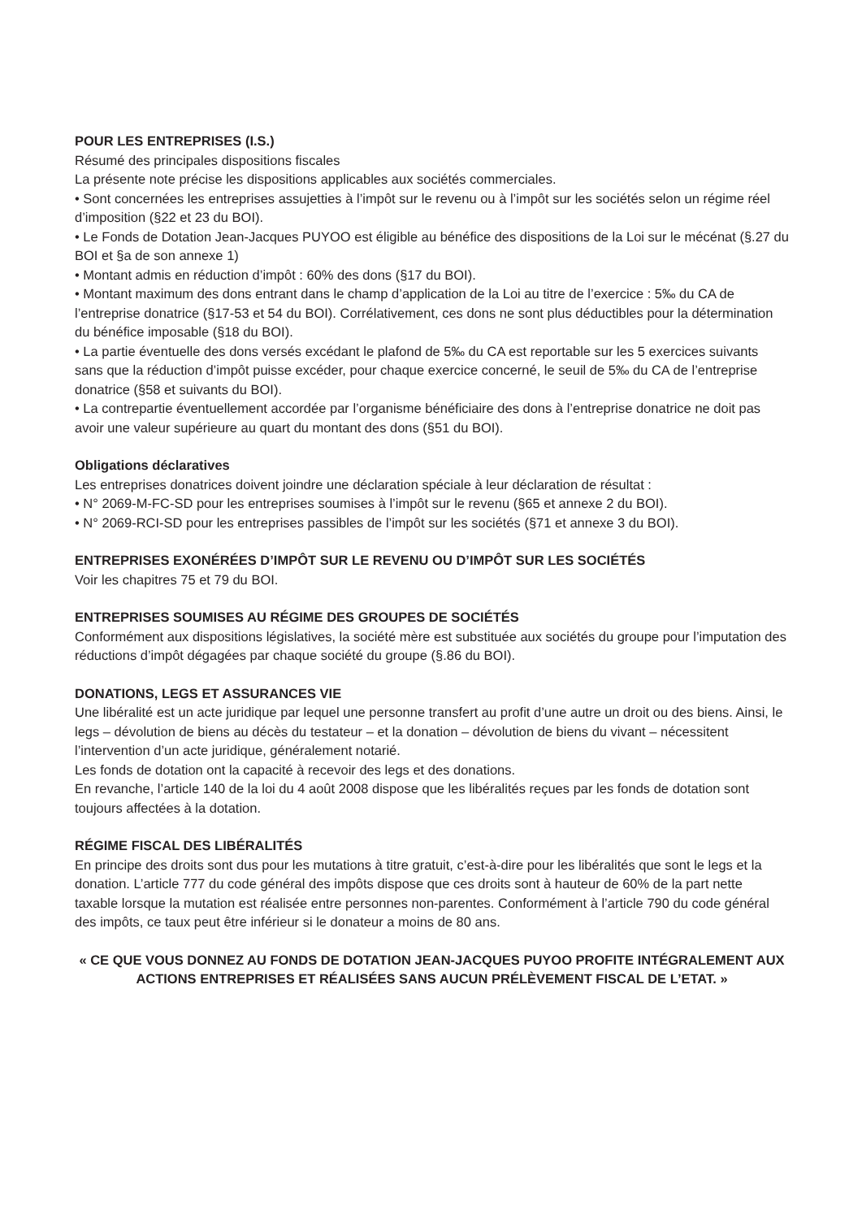POUR LES ENTREPRISES (I.S.)
Résumé des principales dispositions fiscales
La présente note précise les dispositions applicables aux sociétés commerciales.
• Sont concernées les entreprises assujetties à l’impôt sur le revenu ou à l’impôt sur les sociétés selon un régime réel d’imposition (§22 et 23 du BOI).
• Le Fonds de Dotation Jean-Jacques PUYOO est éligible au bénéfice des dispositions de la Loi sur le mécénat (§.27 du BOI et §a de son annexe 1)
• Montant admis en réduction d’impôt : 60% des dons (§17 du BOI).
• Montant maximum des dons entrant dans le champ d’application de la Loi au titre de l’exercice : 5‰ du CA de l’entreprise donatrice (§17-53 et 54 du BOI). Corrélativement, ces dons ne sont plus déductibles pour la détermination du bénéfice imposable (§18 du BOI).
• La partie éventuelle des dons versés excédant le plafond de 5‰ du CA est reportable sur les 5 exercices suivants sans que la réduction d’impôt puisse excéder, pour chaque exercice concerné, le seuil de 5‰ du CA de l’entreprise donatrice (§58 et suivants du BOI).
• La contrepartie éventuellement accordée par l’organisme bénéficiaire des dons à l’entreprise donatrice ne doit pas avoir une valeur supérieure au quart du montant des dons (§51 du BOI).
Obligations déclaratives
Les entreprises donatrices doivent joindre une déclaration spéciale à leur déclaration de résultat :
• N° 2069-M-FC-SD pour les entreprises soumises à l’impôt sur le revenu (§65 et annexe 2 du BOI).
• N° 2069-RCI-SD pour les entreprises passibles de l’impôt sur les sociétés (§71 et annexe 3 du BOI).
ENTREPRISES EXONÉRÉES D’IMPÔT SUR LE REVENU OU D’IMPÔT SUR LES SOCIÉTÉS
Voir les chapitres 75 et 79 du BOI.
ENTREPRISES SOUMISES AU RÉGIME DES GROUPES DE SOCIÉTÉS
Conformément aux dispositions législatives, la société mère est substituée aux sociétés du groupe pour l’imputation des réductions d’impôt dégagées par chaque société du groupe (§.86 du BOI).
DONATIONS, LEGS ET ASSURANCES VIE
Une libéralité est un acte juridique par lequel une personne transfert au profit d’une autre un droit ou des biens. Ainsi, le legs – dévolution de biens au décès du testateur – et la donation – dévolution de biens du vivant – nécessitent l’intervention d’un acte juridique, généralement notarié.
Les fonds de dotation ont la capacité à recevoir des legs et des donations.
En revanche, l’article 140 de la loi du 4 août 2008 dispose que les libéralités reçues par les fonds de dotation sont toujours affectées à la dotation.
RÉGIME FISCAL DES LIBÉRALITÉS
En principe des droits sont dus pour les mutations à titre gratuit, c’est-à-dire pour les libéralités que sont le legs et la donation. L’article 777 du code général des impôts dispose que ces droits sont à hauteur de 60% de la part nette taxable lorsque la mutation est réalisée entre personnes non-parentes. Conformément à l’article 790 du code général des impôts, ce taux peut être inférieur si le donateur a moins de 80 ans.
« CE QUE VOUS DONNEZ AU FONDS DE DOTATION JEAN-JACQUES PUYOO PROFITE INTÉGRALEMENT AUX ACTIONS ENTREPRISES ET RÉALISÉES SANS AUCUN PRÉLÈVEMENT FISCAL DE L’ETAT. »